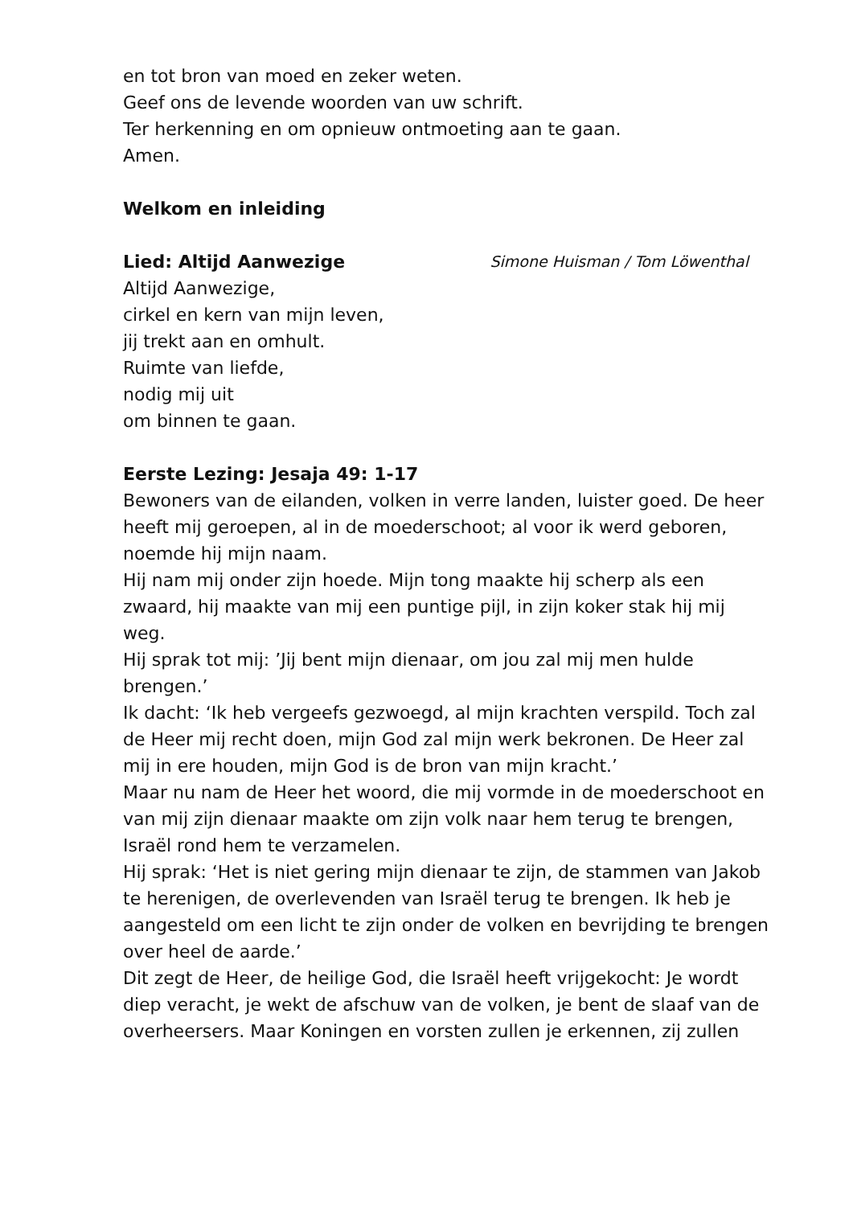en tot bron van moed en zeker weten.
Geef ons de levende woorden van uw schrift.
Ter herkenning en om opnieuw ontmoeting aan te gaan.
Amen.
Welkom en inleiding
Lied: Altijd Aanwezige
Simone Huisman / Tom Löwenthal
Altijd Aanwezige,
cirkel en kern van mijn leven,
jij trekt aan en omhult.
Ruimte van liefde,
nodig mij uit
om binnen te gaan.
Eerste Lezing: Jesaja 49: 1-17
Bewoners van de eilanden, volken in verre landen, luister goed. De heer heeft mij geroepen, al in de moederschoot; al voor ik werd geboren, noemde hij mijn naam.
Hij nam mij onder zijn hoede. Mijn tong maakte hij scherp als een zwaard, hij maakte van mij een puntige pijl, in zijn koker stak hij mij weg.
Hij sprak tot mij: ’Jij bent mijn dienaar, om jou zal mij men hulde brengen.’
Ik dacht: ‘Ik heb vergeefs gezwoegd, al mijn krachten verspild. Toch zal de Heer mij recht doen, mijn God zal mijn werk bekronen. De Heer zal mij in ere houden, mijn God is de bron van mijn kracht.’
Maar nu nam de Heer het woord, die mij vormde in de moederschoot en van mij zijn dienaar maakte om zijn volk naar hem terug te brengen, Israël rond hem te verzamelen.
Hij sprak: ‘Het is niet gering mijn dienaar te zijn, de stammen van Jakob te herenigen, de overlevenden van Israël terug te brengen. Ik heb je aangesteld om een licht te zijn onder de volken en bevrijding te brengen over heel de aarde.’
Dit zegt de Heer, de heilige God, die Israël heeft vrijgekocht: Je wordt diep veracht, je wekt de afschuw van de volken, je bent de slaaf van de overheersers. Maar Koningen en vorsten zullen je erkennen, zij zullen